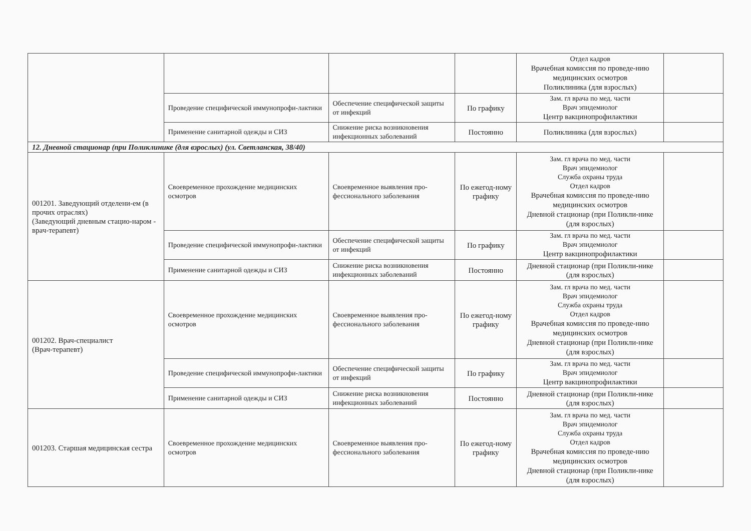| | | | | Отдел кадров Врачебная комиссия по проведе-нию медицинских осмотров Поликлиника (для взрослых) | |
| | Проведение специфической иммунопрофи-лактики | Обеспечение специфической защиты от инфекций | По графику | Зам. гл врача по мед. части Врач эпидемиолог Центр вакцинопрофилактики | |
| | Применение санитарной одежды и СИЗ | Снижение риска возникновения инфекционных заболеваний | Постоянно | Поликлиника (для взрослых) | |
| 12. Дневной стационар (при Поликлинике (для взрослых) (ул. Светланская, 38/40) | | | | | |
| 001201. Заведующий отделени-ем (в прочих отраслях) (Заведующий дневным стацио-наром - врач-терапевт) | Своевременное прохождение медицинских осмотров | Своевременное выявления про-фессионального заболевания | По ежегод-ному графику | Зам. гл врача по мед. части Врач эпидемиолог Служба охраны труда Отдел кадров Врачебная комиссия по проведе-нию медицинских осмотров Дневной стационар (при Поликли-нике (для взрослых) | |
| | Проведение специфической иммунопрофи-лактики | Обеспечение специфической защиты от инфекций | По графику | Зам. гл врача по мед. части Врач эпидемиолог Центр вакцинопрофилактики | |
| | Применение санитарной одежды и СИЗ | Снижение риска возникновения инфекционных заболеваний | Постоянно | Дневной стационар (при Поликли-нике (для взрослых) | |
| 001202. Врач-специалист (Врач-терапевт) | Своевременное прохождение медицинских осмотров | Своевременное выявления про-фессионального заболевания | По ежегод-ному графику | Зам. гл врача по мед. части Врач эпидемиолог Служба охраны труда Отдел кадров Врачебная комиссия по проведе-нию медицинских осмотров Дневной стационар (при Поликли-нике (для взрослых) | |
| | Проведение специфической иммунопрофи-лактики | Обеспечение специфической защиты от инфекций | По графику | Зам. гл врача по мед. части Врач эпидемиолог Центр вакцинопрофилактики | |
| | Применение санитарной одежды и СИЗ | Снижение риска возникновения инфекционных заболеваний | Постоянно | Дневной стационар (при Поликли-нике (для взрослых) | |
| 001203. Старшая медицинская сестра | Своевременное прохождение медицинских осмотров | Своевременное выявления про-фессионального заболевания | По ежегод-ному графику | Зам. гл врача по мед. части Врач эпидемиолог Служба охраны труда Отдел кадров Врачебная комиссия по проведе-нию медицинских осмотров Дневной стационар (при Поликли-нике (для взрослых) | |